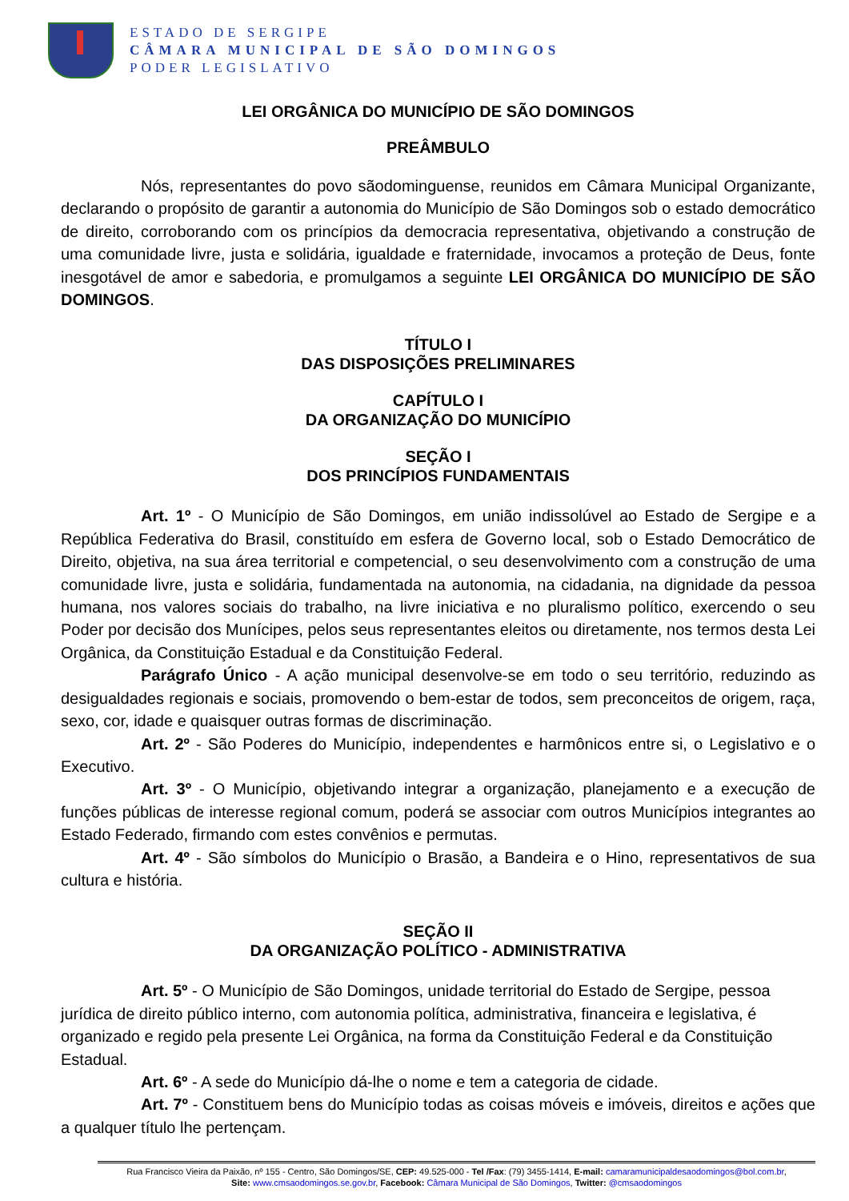ESTADO DE SERGIPE
CÂMARA MUNICIPAL DE SÃO DOMINGOS
PODER LEGISLATIVO
LEI ORGÂNICA DO MUNICÍPIO DE SÃO DOMINGOS
PREÂMBULO
Nós, representantes do povo sãodominguense, reunidos em Câmara Municipal Organizante, declarando o propósito de garantir a autonomia do Município de São Domingos sob o estado democrático de direito, corroborando com os princípios da democracia representativa, objetivando a construção de uma comunidade livre, justa e solidária, igualdade e fraternidade, invocamos a proteção de Deus, fonte inesgotável de amor e sabedoria, e promulgamos a seguinte LEI ORGÂNICA DO MUNICÍPIO DE SÃO DOMINGOS.
TÍTULO I
DAS DISPOSIÇÕES PRELIMINARES
CAPÍTULO I
DA ORGANIZAÇÃO DO MUNICÍPIO
SEÇÃO I
DOS PRINCÍPIOS FUNDAMENTAIS
Art. 1º - O Município de São Domingos, em união indissolúvel ao Estado de Sergipe e a República Federativa do Brasil, constituído em esfera de Governo local, sob o Estado Democrático de Direito, objetiva, na sua área territorial e competencial, o seu desenvolvimento com a construção de uma comunidade livre, justa e solidária, fundamentada na autonomia, na cidadania, na dignidade da pessoa humana, nos valores sociais do trabalho, na livre iniciativa e no pluralismo político, exercendo o seu Poder por decisão dos Munícipes, pelos seus representantes eleitos ou diretamente, nos termos desta Lei Orgânica, da Constituição Estadual e da Constituição Federal.
Parágrafo Único - A ação municipal desenvolve-se em todo o seu território, reduzindo as desigualdades regionais e sociais, promovendo o bem-estar de todos, sem preconceitos de origem, raça, sexo, cor, idade e quaisquer outras formas de discriminação.
Art. 2º - São Poderes do Município, independentes e harmônicos entre si, o Legislativo e o Executivo.
Art. 3º - O Município, objetivando integrar a organização, planejamento e a execução de funções públicas de interesse regional comum, poderá se associar com outros Municípios integrantes ao Estado Federado, firmando com estes convênios e permutas.
Art. 4º - São símbolos do Município o Brasão, a Bandeira e o Hino, representativos de sua cultura e história.
SEÇÃO II
DA ORGANIZAÇÃO POLÍTICO - ADMINISTRATIVA
Art. 5º - O Município de São Domingos, unidade territorial do Estado de Sergipe, pessoa jurídica de direito público interno, com autonomia política, administrativa, financeira e legislativa, é organizado e regido pela presente Lei Orgânica, na forma da Constituição Federal e da Constituição Estadual.
Art. 6º - A sede do Município dá-lhe o nome e tem a categoria de cidade.
Art. 7º - Constituem bens do Município todas as coisas móveis e imóveis, direitos e ações que a qualquer título lhe pertençam.
Rua Francisco Vieira da Paixão, nº 155 - Centro, São Domingos/SE, CEP: 49.525-000 - Tel /Fax: (79) 3455-1414, E-mail: camaramunicipaldesaodomingos@bol.com.br,
Site: www.cmsaodomingos.se.gov.br, Facebook: Câmara Municipal de São Domingos, Twitter: @cmsaodomingos